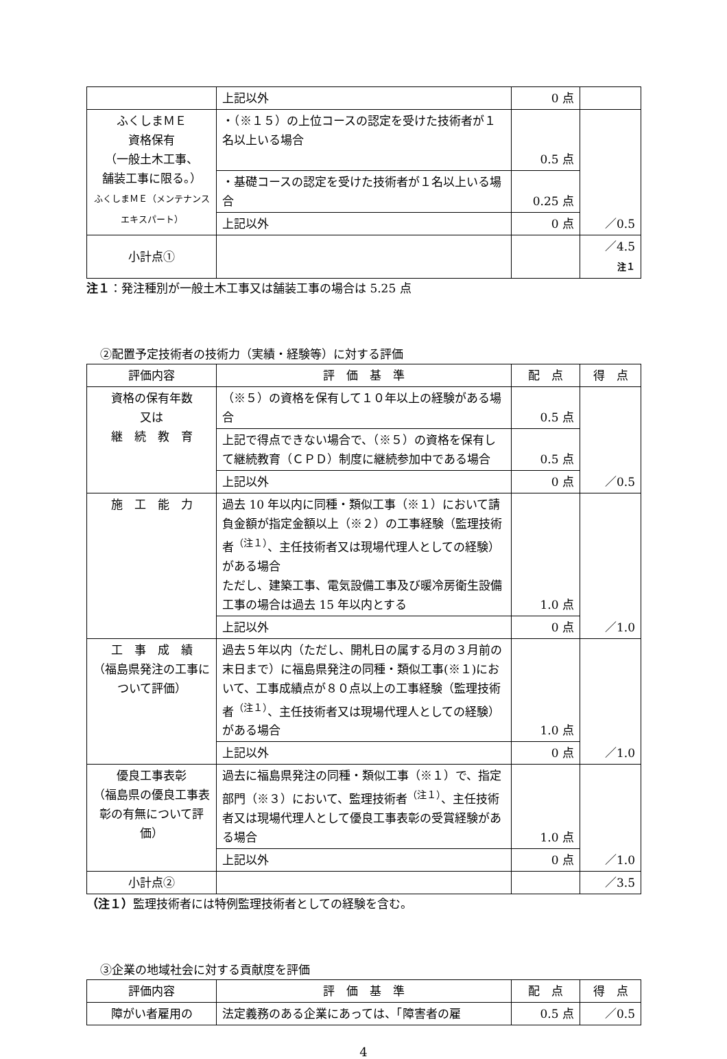| | 上記以外 | 0 点 | |
| ふくしまＭＥ 資格保有 （一般土木工事、 舗装工事に限る。） ふくしまＭＥ（メンテナンスエキスパート） | ・（※１５）の上位コースの認定を受けた技術者が１名以上いる場合 | 0.5 点 | ／0.5 |
| | ・基礎コースの認定を受けた技術者が１名以上いる場合 | 0.25 点 | |
| | 上記以外 | 0 点 | |
| 小計点① | | | ／4.5 注１ |
注１：発注種別が一般土木工事又は舗装工事の場合は 5.25 点
②配置予定技術者の技術力（実績・経験等）に対する評価
| 評価内容 | 評 価 基 準 | 配 点 | 得 点 |
| --- | --- | --- | --- |
| 資格の保有年数 又は 継 続 教 育 | （※５）の資格を保有して１０年以上の経験がある場合 | 0.5 点 | ／0.5 |
| | 上記で得点できない場合で、（※５）の資格を保有して継続教育（ＣＰＤ）制度に継続参加中である場合 | 0.5 点 | |
| | 上記以外 | 0 点 | |
| 施 工 能 力 | 過去 10 年以内に同種・類似工事（※１）において請負金額が指定金額以上（※２）の工事経験（監理技術者<sup>（注１）</sup>、主任技術者又は現場代理人としての経験）がある場合 ただし、建築工事、電気設備工事及び暖冷房衛生設備工事の場合は過去 15 年以内とする | 1.0 点 | ／1.0 |
| | 上記以外 | 0 点 | |
| 工 事 成 績 （福島県発注の工事について評価） | 過去５年以内（ただし、開札日の属する月の３月前の末日まで）に福島県発注の同種・類似工事(※１)において、工事成績点が８０点以上の工事経験（監理技術者<sup>（注１）</sup>、主任技術者又は現場代理人としての経験）がある場合 | 1.0 点 | ／1.0 |
| | 上記以外 | 0 点 | |
| 優良工事表彰 （福島県の優良工事表彰の有無について評価） | 過去に福島県発注の同種・類似工事（※１）で、指定部門（※３）において、監理技術者<sup>（注１）</sup>、主任技術者又は現場代理人として優良工事表彰の受賞経験がある場合 | 1.0 点 | ／1.0 |
| | 上記以外 | 0 点 | |
| 小計点② | | | ／3.5 |
（注１）監理技術者には特例監理技術者としての経験を含む。
③企業の地域社会に対する貢献度を評価
| 評価内容 | 評 価 基 準 | 配 点 | 得 点 |
| --- | --- | --- | --- |
| 障がい者雇用の | 法定義務のある企業にあっては、「障害者の雇 | 0.5 点 | ／0.5 |
4